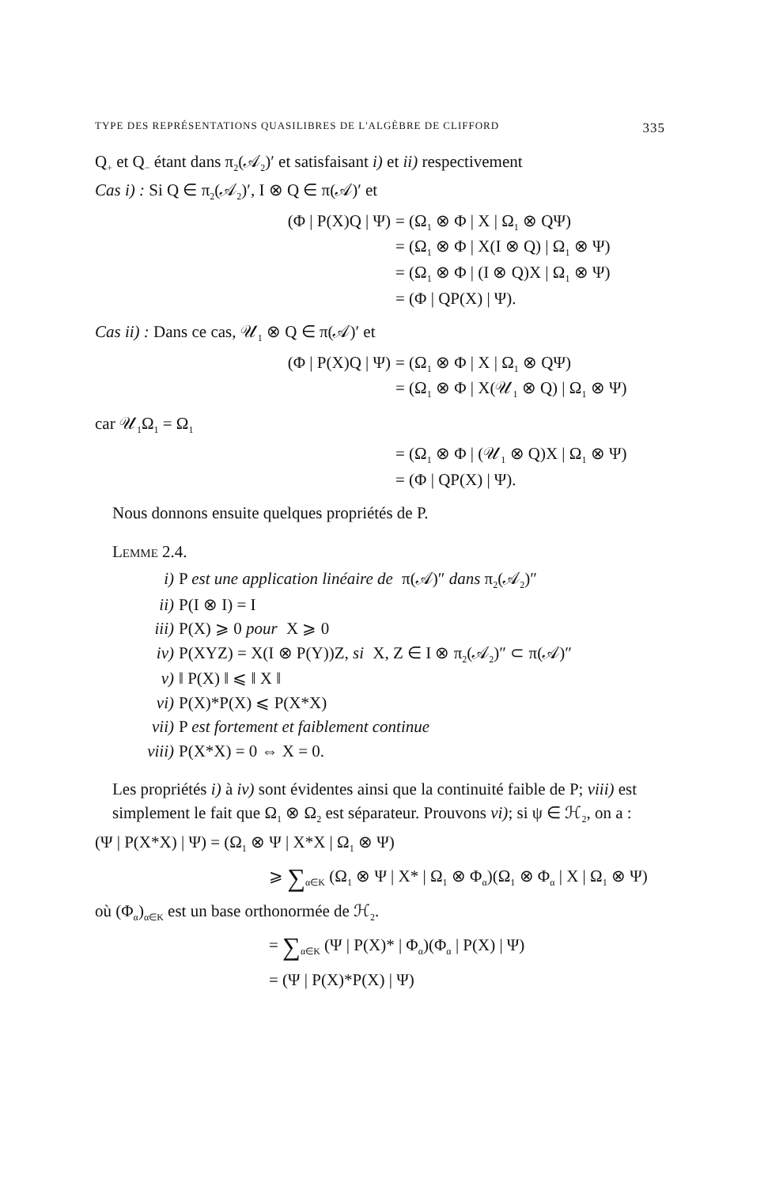TYPE DES REPRÉSENTATIONS QUASILIBRES DE L'ALGÈBRE DE CLIFFORD 335
Q<sub>+</sub> et Q<sub>−</sub> étant dans π<sub>2</sub>(𝒜<sub>2</sub>)′ et satisfaisant i) et ii) respectivement
Cas i) : Si Q ∈ π<sub>2</sub>(𝒜<sub>2</sub>)′, I ⊗ Q ∈ π(𝒜)′ et
(Φ | P(X)Q | Ψ)
= (Ω<sub>1</sub> ⊗ Φ | X | Ω<sub>1</sub> ⊗ QΨ)
= (Ω<sub>1</sub> ⊗ Φ | X(I ⊗ Q) | Ω<sub>1</sub> ⊗ Ψ)
= (Ω<sub>1</sub> ⊗ Φ | (I ⊗ Q)X | Ω<sub>1</sub> ⊗ Ψ)
= (Φ | QP(X) | Ψ).
Cas ii) : Dans ce cas, 𝒰<sub>1</sub> ⊗ Q ∈ π(𝒜)′ et
(Φ | P(X)Q | Ψ)
= (Ω<sub>1</sub> ⊗ Φ | X | Ω<sub>1</sub> ⊗ QΨ)
= (Ω<sub>1</sub> ⊗ Φ | X(𝒰<sub>1</sub> ⊗ Q) | Ω<sub>1</sub> ⊗ Ψ)
car 𝒰<sub>1</sub>Ω<sub>1</sub> = Ω<sub>1</sub>
= (Ω<sub>1</sub> ⊗ Φ | (𝒰<sub>1</sub> ⊗ Q)X | Ω<sub>1</sub> ⊗ Ψ)
= (Φ | QP(X) | Ψ).
Nous donnons ensuite quelques propriétés de P.
LEMME 2.4.
i) P est une application linéaire de π(𝒜)″ dans π<sub>2</sub>(𝒜<sub>2</sub>)″
ii) P(I ⊗ I) = I
iii) P(X) ⩾ 0 pour X ⩾ 0
iv) P(XYZ) = X(I ⊗ P(Y))Z, si X, Z ∈ I ⊗ π<sub>2</sub>(𝒜<sub>2</sub>)″ ⊂ π(𝒜)″
v) ‖ P(X) ‖ ⩽ ‖ X ‖
vi) P(X)*P(X) ⩽ P(X*X)
vii) P est fortement et faiblement continue
viii) P(X*X) = 0 ⇔ X = 0.
Les propriétés i) à iv) sont évidentes ainsi que la continuité faible de P; viii) est simplement le fait que Ω<sub>1</sub> ⊗ Ω<sub>2</sub> est séparateur. Prouvons vi); si ψ ∈ ℋ<sub>2</sub>, on a :
(Ψ | P(X*X) | Ψ) = (Ω<sub>1</sub> ⊗ Ψ | X*X | Ω<sub>1</sub> ⊗ Ψ)
⩾ ∑<sub>α∈K</sub> (Ω<sub>1</sub> ⊗ Ψ | X* | Ω<sub>1</sub> ⊗ Φ<sub>α</sub>)(Ω<sub>1</sub> ⊗ Φ<sub>α</sub> | X | Ω<sub>1</sub> ⊗ Ψ)
où (Φ<sub>α</sub>)<sub>α∈K</sub> est un base orthonormée de ℋ<sub>2</sub>.
= ∑<sub>α∈K</sub> (Ψ | P(X)* | Φ<sub>α</sub>)(Φ<sub>α</sub> | P(X) | Ψ)
= (Ψ | P(X)*P(X) | Ψ)